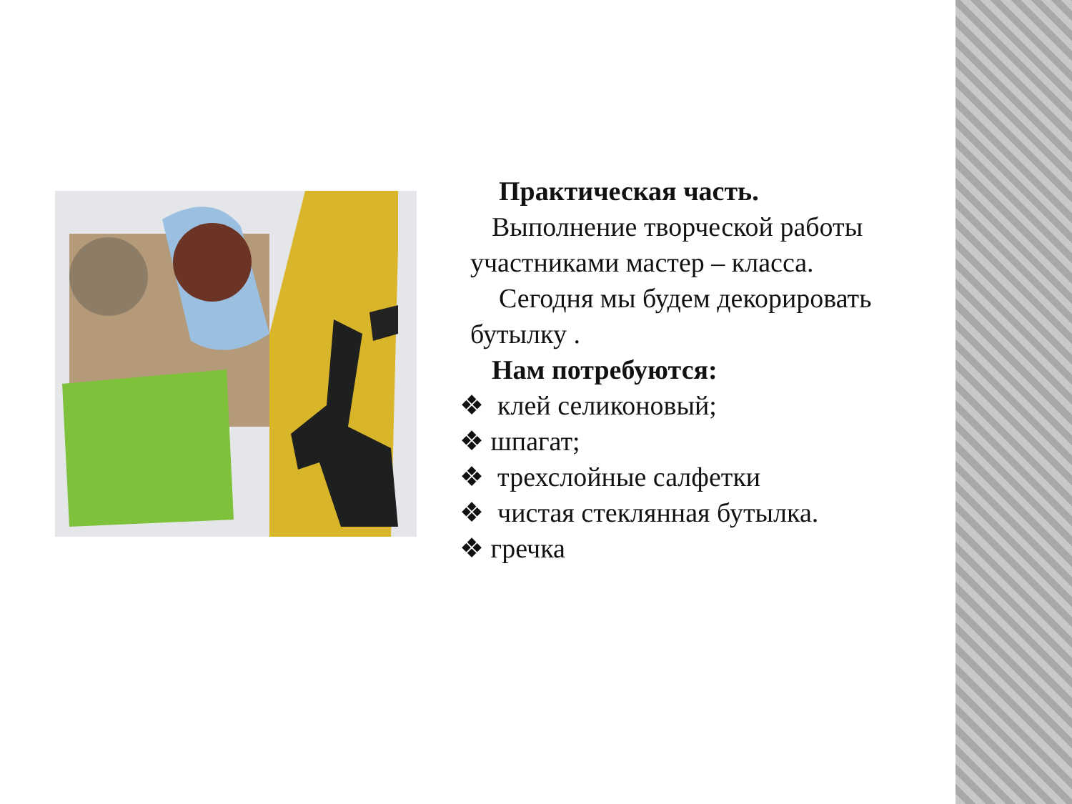Практическая часть.
Выполнение творческой работы участниками мастер – класса.
Сегодня мы будем декорировать бутылку .
Нам потребуются:
❖ клей селиконовый;
❖ шпагат;
❖ трехслойные салфетки
❖ чистая стеклянная бутылка.
❖ гречка